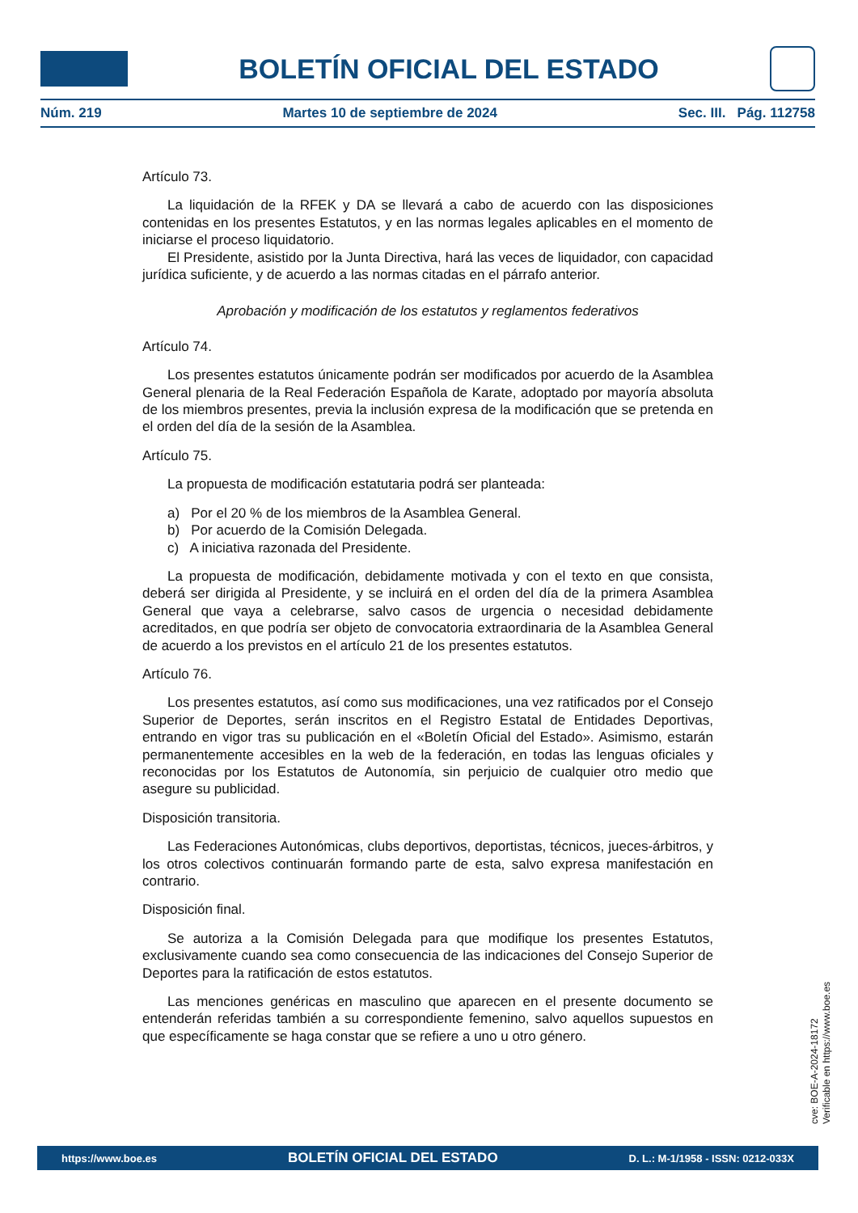BOLETÍN OFICIAL DEL ESTADO
Núm. 219 Martes 10 de septiembre de 2024 Sec. III. Pág. 112758
Artículo 73.
La liquidación de la RFEK y DA se llevará a cabo de acuerdo con las disposiciones contenidas en los presentes Estatutos, y en las normas legales aplicables en el momento de iniciarse el proceso liquidatorio.
El Presidente, asistido por la Junta Directiva, hará las veces de liquidador, con capacidad jurídica suficiente, y de acuerdo a las normas citadas en el párrafo anterior.
Aprobación y modificación de los estatutos y reglamentos federativos
Artículo 74.
Los presentes estatutos únicamente podrán ser modificados por acuerdo de la Asamblea General plenaria de la Real Federación Española de Karate, adoptado por mayoría absoluta de los miembros presentes, previa la inclusión expresa de la modificación que se pretenda en el orden del día de la sesión de la Asamblea.
Artículo 75.
La propuesta de modificación estatutaria podrá ser planteada:
a) Por el 20 % de los miembros de la Asamblea General.
b) Por acuerdo de la Comisión Delegada.
c) A iniciativa razonada del Presidente.
La propuesta de modificación, debidamente motivada y con el texto en que consista, deberá ser dirigida al Presidente, y se incluirá en el orden del día de la primera Asamblea General que vaya a celebrarse, salvo casos de urgencia o necesidad debidamente acreditados, en que podría ser objeto de convocatoria extraordinaria de la Asamblea General de acuerdo a los previstos en el artículo 21 de los presentes estatutos.
Artículo 76.
Los presentes estatutos, así como sus modificaciones, una vez ratificados por el Consejo Superior de Deportes, serán inscritos en el Registro Estatal de Entidades Deportivas, entrando en vigor tras su publicación en el «Boletín Oficial del Estado». Asimismo, estarán permanentemente accesibles en la web de la federación, en todas las lenguas oficiales y reconocidas por los Estatutos de Autonomía, sin perjuicio de cualquier otro medio que asegure su publicidad.
Disposición transitoria.
Las Federaciones Autonómicas, clubs deportivos, deportistas, técnicos, jueces-árbitros, y los otros colectivos continuarán formando parte de esta, salvo expresa manifestación en contrario.
Disposición final.
Se autoriza a la Comisión Delegada para que modifique los presentes Estatutos, exclusivamente cuando sea como consecuencia de las indicaciones del Consejo Superior de Deportes para la ratificación de estos estatutos.
Las menciones genéricas en masculino que aparecen en el presente documento se entenderán referidas también a su correspondiente femenino, salvo aquellos supuestos en que específicamente se haga constar que se refiere a uno u otro género.
cve: BOE-A-2024-18172
Verificable en https://www.boe.es
https://www.boe.es BOLETÍN OFICIAL DEL ESTADO D. L.: M-1/1958 - ISSN: 0212-033X